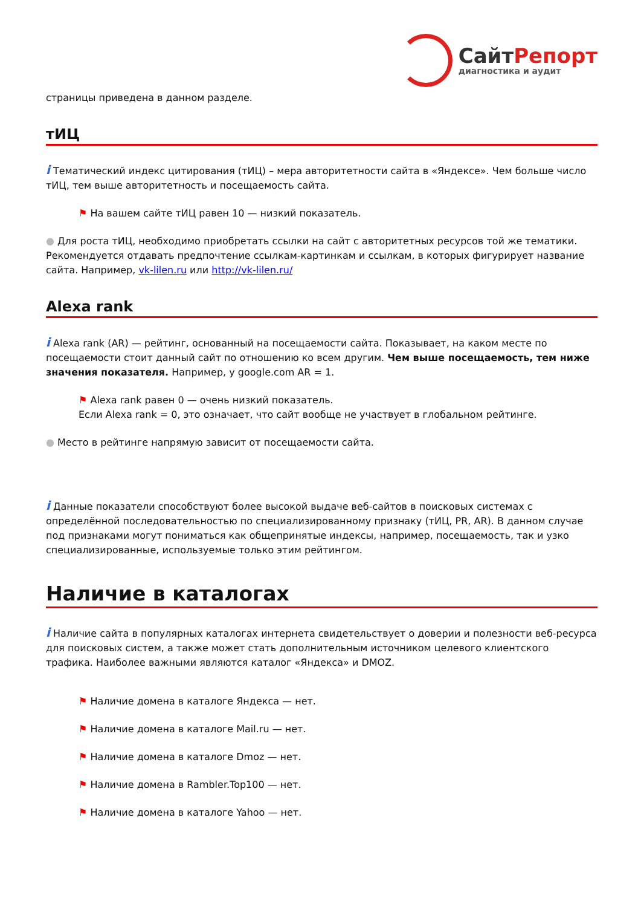СайтРепорт
диагностика и аудит
страницы приведена в данном разделе.
тИЦ
i Тематический индекс цитирования (тИЦ) – мера авторитетности сайта в «Яндексе». Чем больше число тИЦ, тем выше авторитетность и посещаемость сайта.
⚑ На вашем сайте тИЦ равен 10 — низкий показатель.
● Для роста тИЦ, необходимо приобретать ссылки на сайт с авторитетных ресурсов той же тематики. Рекомендуется отдавать предпочтение ссылкам-картинкам и ссылкам, в которых фигурирует название сайта. Например, vk-lilen.ru или http://vk-lilen.ru/
Alexa rank
i Alexa rank (AR) — рейтинг, основанный на посещаемости сайта. Показывает, на каком месте по посещаемости стоит данный сайт по отношению ко всем другим. Чем выше посещаемость, тем ниже значения показателя. Например, у google.com AR = 1.
⚑ Alexa rank равен 0 — очень низкий показатель.
Если Alexa rank = 0, это означает, что сайт вообще не участвует в глобальном рейтинге.
● Место в рейтинге напрямую зависит от посещаемости сайта.
i Данные показатели способствуют более высокой выдаче веб-сайтов в поисковых системах с определённой последовательностью по специализированному признаку (тИЦ, PR, AR). В данном случае под признаками могут пониматься как общепринятые индексы, например, посещаемость, так и узко специализированные, используемые только этим рейтингом.
Наличие в каталогах
i Наличие сайта в популярных каталогах интернета свидетельствует о доверии и полезности веб-ресурса для поисковых систем, а также может стать дополнительным источником целевого клиентского трафика. Наиболее важными являются каталог «Яндекса» и DMOZ.
⚑ Наличие домена в каталоге Яндекса — нет.
⚑ Наличие домена в каталоге Mail.ru — нет.
⚑ Наличие домена в каталоге Dmoz — нет.
⚑ Наличие домена в Rambler.Top100 — нет.
⚑ Наличие домена в каталоге Yahoo — нет.